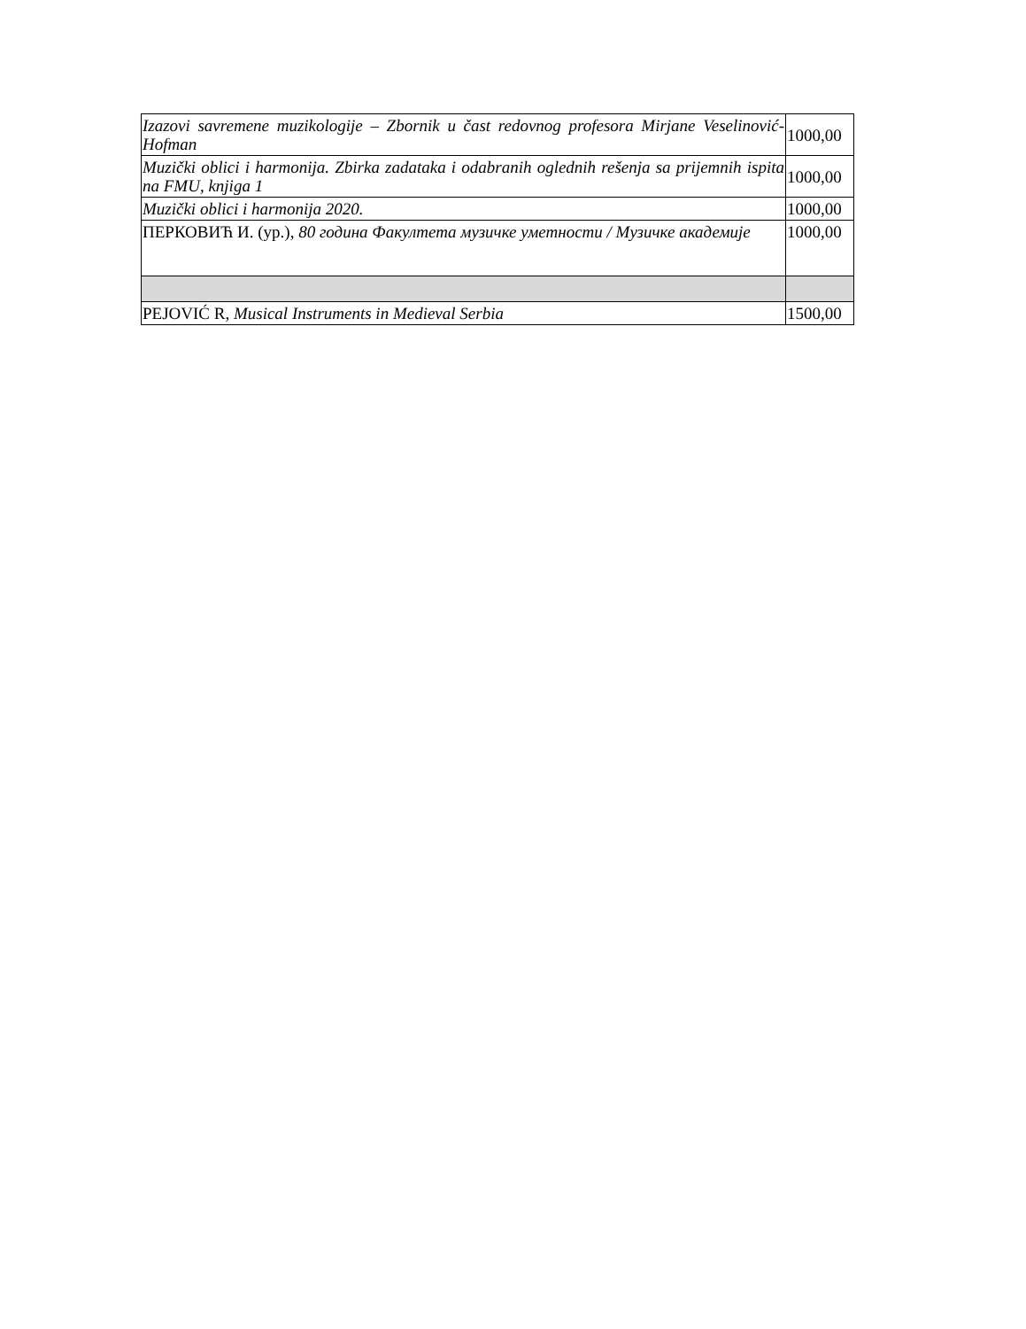| Izazovi savremene muzikologije – Zbornik u čast redovnog profesora Mirjane Veselinović-Hofman | 1000,00 |
| Muzički oblici i harmonija. Zbirka zadataka i odabranih oglednih rešenja sa prijemnih ispita na FMU, knjiga 1 | 1000,00 |
| Muzički oblici i harmonija 2020. | 1000,00 |
| ПЕРКОВИЋ И. (ур.), 80 година Факултета музичке уметности / Музичке академије | 1000,00 |
| PEJOVIĆ R, Musical Instruments in Medieval Serbia | 1500,00 |